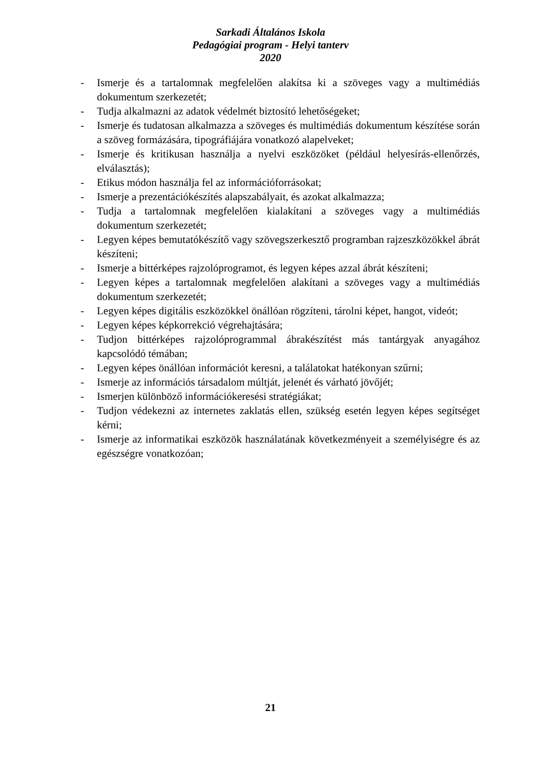Sarkadi Általános Iskola
Pedagógiai program - Helyi tanterv
2020
- Ismerje és a tartalomnak megfelelően alakítsa ki a szöveges vagy a multimédiás dokumentum szerkezetét;
- Tudja alkalmazni az adatok védelmét biztosító lehetőségeket;
- Ismerje és tudatosan alkalmazza a szöveges és multimédiás dokumentum készítése során a szöveg formázására, tipográfiájára vonatkozó alapelveket;
- Ismerje és kritikusan használja a nyelvi eszközöket (például helyesírás-ellenőrzés, elválasztás);
- Etikus módon használja fel az információforrásokat;
- Ismerje a prezentációkészítés alapszabályait, és azokat alkalmazza;
- Tudja a tartalomnak megfelelően kialakítani a szöveges vagy a multimédiás dokumentum szerkezetét;
- Legyen képes bemutatókészítő vagy szövegszerkesztő programban rajzeszközökkel ábrát készíteni;
- Ismerje a bittérképes rajzolóprogramot, és legyen képes azzal ábrát készíteni;
- Legyen képes a tartalomnak megfelelően alakítani a szöveges vagy a multimédiás dokumentum szerkezetét;
- Legyen képes digitális eszközökkel önállóan rögzíteni, tárolni képet, hangot, videót;
- Legyen képes képkorrekció végrehajtására;
- Tudjon bittérképes rajzolóprogrammal ábrakészítést más tantárgyak anyagához kapcsolódó témában;
- Legyen képes önállóan információt keresni, a találatokat hatékonyan szűrni;
- Ismerje az információs társadalom múltját, jelenét és várható jövőjét;
- Ismerjen különböző információkeresési stratégiákat;
- Tudjon védekezni az internetes zaklatás ellen, szükség esetén legyen képes segítséget kérni;
- Ismerje az informatikai eszközök használatának következményeit a személyiségre és az egészségre vonatkozóan;
21